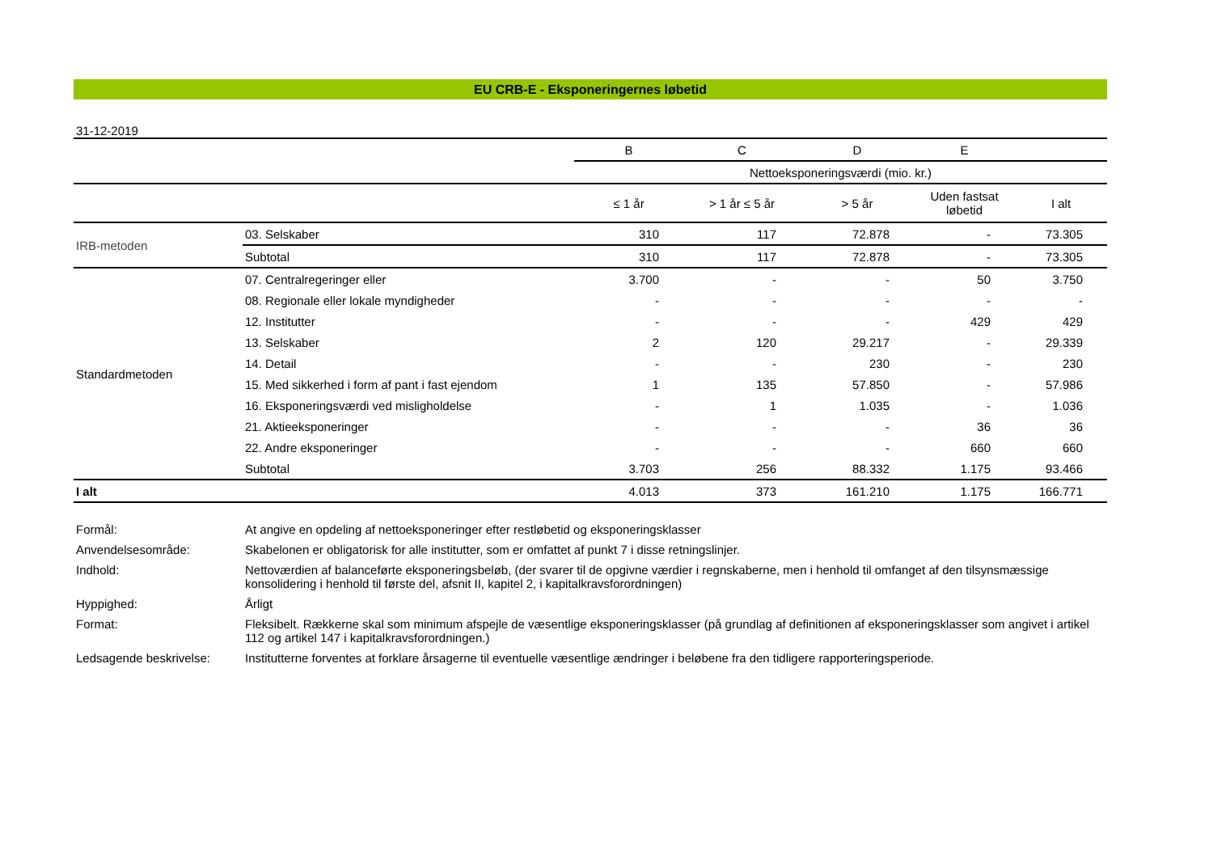EU CRB-E - Eksponeringernes løbetid
31-12-2019
| | | B | C | D | E | |
| | | Nettoeksponeringsværdi (mio. kr.) | | | | |
| | | ≤ 1 år | > 1 år ≤ 5 år | > 5 år | Uden fastsat løbetid | I alt |
| IRB-metoden | 03. Selskaber | 310 | 117 | 72.878 | - | 73.305 |
| | Subtotal | 310 | 117 | 72.878 | - | 73.305 |
| Standardmetoden | 07. Centralregeringer eller | 3.700 | - | - | 50 | 3.750 |
| | 08. Regionale eller lokale myndigheder | - | - | - | - | - |
| | 12. Institutter | - | - | - | 429 | 429 |
| | 13. Selskaber | 2 | 120 | 29.217 | - | 29.339 |
| | 14. Detail | - | - | 230 | - | 230 |
| | 15. Med sikkerhed i form af pant i fast ejendom | 1 | 135 | 57.850 | - | 57.986 |
| | 16. Eksponeringsværdi ved misligholdelse | - | 1 | 1.035 | - | 1.036 |
| | 21. Aktieeksponeringer | - | - | - | 36 | 36 |
| | 22. Andre eksponeringer | - | - | - | 660 | 660 |
| | Subtotal | 3.703 | 256 | 88.332 | 1.175 | 93.466 |
| I alt | | 4.013 | 373 | 161.210 | 1.175 | 166.771 |
| Formål: | At angive en opdeling af nettoeksponeringer efter restløbetid og eksponeringsklasser |
| Anvendelsesområde: | Skabelonen er obligatorisk for alle institutter, som er omfattet af punkt 7 i disse retningslinjer. |
| Indhold: | Nettoværdien af balanceførte eksponeringsbeløb, (der svarer til de opgivne værdier i regnskaberne, men i henhold til omfanget af den tilsynsmæssige konsolidering i henhold til første del, afsnit II, kapitel 2, i kapitalkravsforordningen) |
| Hyppighed: | Årligt |
| Format: | Fleksibelt. Rækkerne skal som minimum afspejle de væsentlige eksponeringsklasser (på grundlag af definitionen af eksponeringsklasser som angivet i artikel 112 og artikel 147 i kapitalkravsforordningen.) |
| Ledsagende beskrivelse: | Institutterne forventes at forklare årsagerne til eventuelle væsentlige ændringer i beløbene fra den tidligere rapporteringsperiode. |